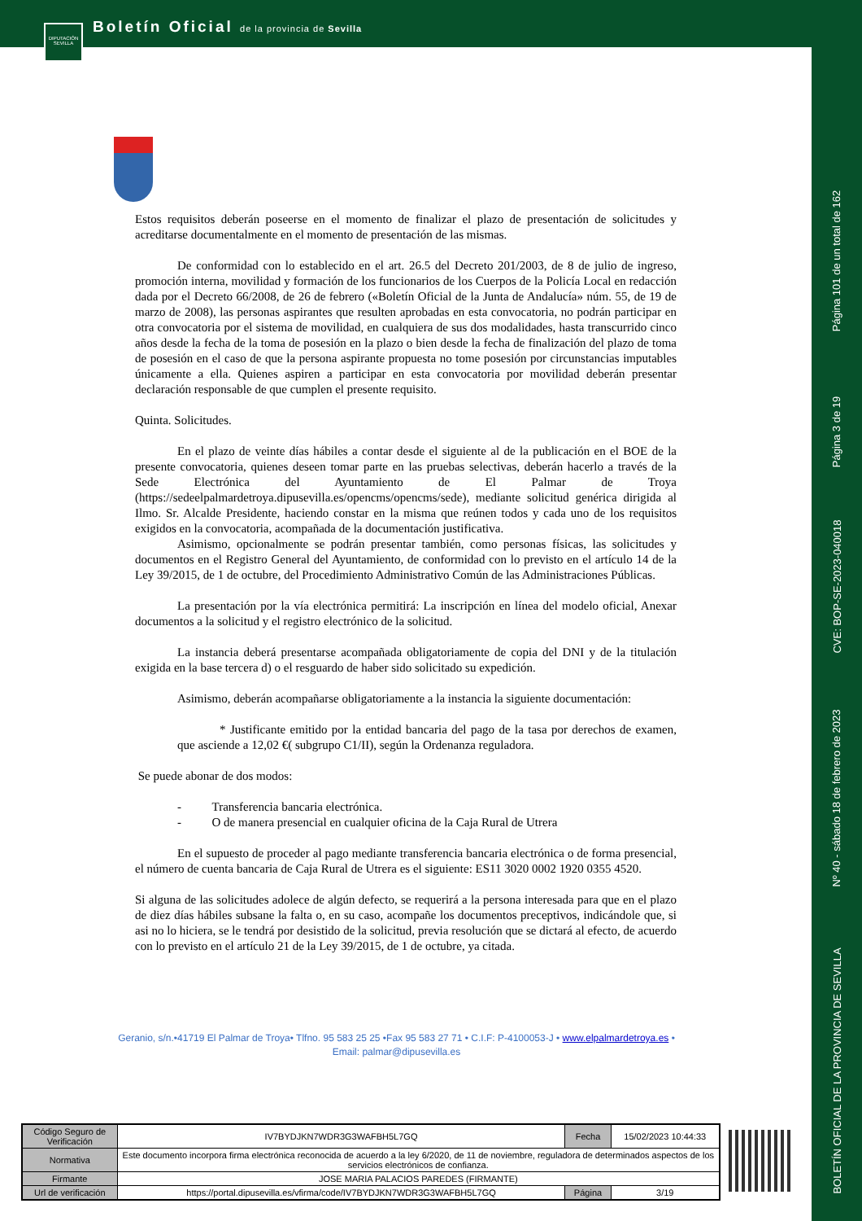DIPUTACIÓN SEVILLA
Boletín Oficial de la provincia de Sevilla
Página 101 de un total de 162
Página 3 de 19
CVE: BOP-SE-2023-040018
Nº 40 - sábado 18 de febrero de 2023
BOLETÍN OFICIAL DE LA PROVINCIA DE SEVILLA
Estos requisitos deberán poseerse en el momento de finalizar el plazo de presentación de solicitudes y acreditarse documentalmente en el momento de presentación de las mismas.
De conformidad con lo establecido en el art. 26.5 del Decreto 201/2003, de 8 de julio de ingreso, promoción interna, movilidad y formación de los funcionarios de los Cuerpos de la Policía Local en redacción dada por el Decreto 66/2008, de 26 de febrero («Boletín Oficial de la Junta de Andalucía» núm. 55, de 19 de marzo de 2008), las personas aspirantes que resulten aprobadas en esta convocatoria, no podrán participar en otra convocatoria por el sistema de movilidad, en cualquiera de sus dos modalidades, hasta transcurrido cinco años desde la fecha de la toma de posesión en la plazo o bien desde la fecha de finalización del plazo de toma de posesión en el caso de que la persona aspirante propuesta no tome posesión por circunstancias imputables únicamente a ella. Quienes aspiren a participar en esta convocatoria por movilidad deberán presentar declaración responsable de que cumplen el presente requisito.
Quinta. Solicitudes.
En el plazo de veinte días hábiles a contar desde el siguiente al de la publicación en el BOE de la presente convocatoria, quienes deseen tomar parte en las pruebas selectivas, deberán hacerlo a través de la Sede Electrónica del Ayuntamiento de El Palmar de Troya (https://sedeelpalmardetroya.dipusevilla.es/opencms/opencms/sede), mediante solicitud genérica dirigida al Ilmo. Sr. Alcalde Presidente, haciendo constar en la misma que reúnen todos y cada uno de los requisitos exigidos en la convocatoria, acompañada de la documentación justificativa.
Asimismo, opcionalmente se podrán presentar también, como personas físicas, las solicitudes y documentos en el Registro General del Ayuntamiento, de conformidad con lo previsto en el artículo 14 de la Ley 39/2015, de 1 de octubre, del Procedimiento Administrativo Común de las Administraciones Públicas.
La presentación por la vía electrónica permitirá: La inscripción en línea del modelo oficial, Anexar documentos a la solicitud y el registro electrónico de la solicitud.
La instancia deberá presentarse acompañada obligatoriamente de copia del DNI y de la titulación exigida en la base tercera d) o el resguardo de haber sido solicitado su expedición.
Asimismo, deberán acompañarse obligatoriamente a la instancia la siguiente documentación:
* Justificante emitido por la entidad bancaria del pago de la tasa por derechos de examen, que asciende a 12,02 €( subgrupo C1/II), según la Ordenanza reguladora.
Se puede abonar de dos modos:
- Transferencia bancaria electrónica.
- O de manera presencial en cualquier oficina de la Caja Rural de Utrera
En el supuesto de proceder al pago mediante transferencia bancaria electrónica o de forma presencial, el número de cuenta bancaria de Caja Rural de Utrera es el siguiente: ES11 3020 0002 1920 0355 4520.
Si alguna de las solicitudes adolece de algún defecto, se requerirá a la persona interesada para que en el plazo de diez días hábiles subsane la falta o, en su caso, acompañe los documentos preceptivos, indicándole que, si asi no lo hiciera, se le tendrá por desistido de la solicitud, previa resolución que se dictará al efecto, de acuerdo con lo previsto en el artículo 21 de la Ley 39/2015, de 1 de octubre, ya citada.
Geranio, s/n.•41719 El Palmar de Troya• Tlfno. 95 583 25 25 •Fax 95 583 27 71 • C.I.F: P-4100053-J • www.elpalmardetroya.es •
Email: palmar@dipusevilla.es
| Código Seguro de Verificación | IV7BYDJKN7WDR3G3WAFBH5L7GQ | Fecha | 15/02/2023 10:44:33 |
| Normativa | Este documento incorpora firma electrónica reconocida de acuerdo a la ley 6/2020, de 11 de noviembre, reguladora de determinados aspectos de los servicios electrónicos de confianza. | | |
| Firmante | JOSE MARIA PALACIOS PAREDES (FIRMANTE) | | |
| Url de verificación | https://portal.dipusevilla.es/vfirma/code/IV7BYDJKN7WDR3G3WAFBH5L7GQ | Página | 3/19 |